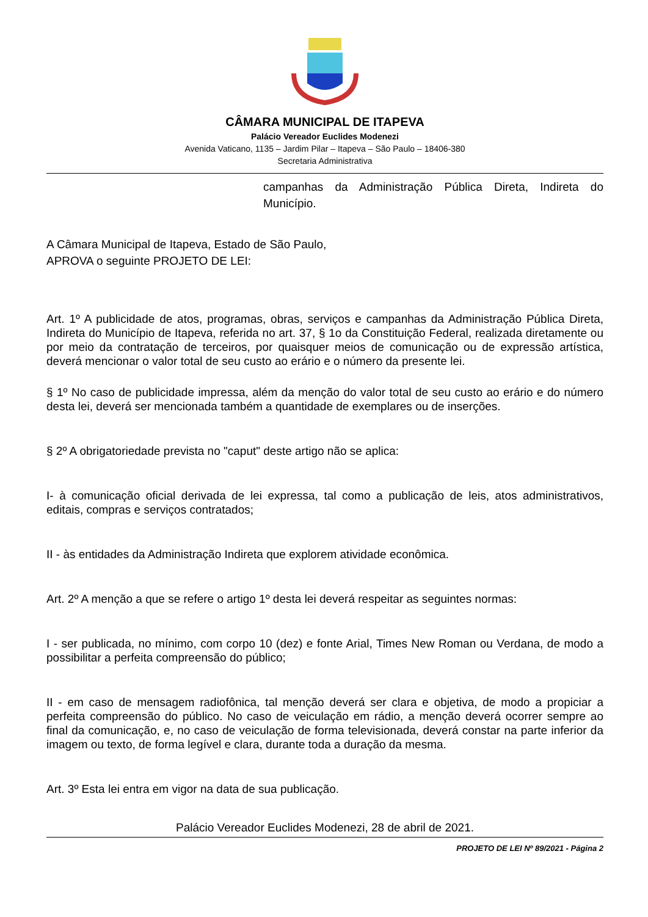CÂMARA MUNICIPAL DE ITAPEVA
Palácio Vereador Euclides Modenezi
Avenida Vaticano, 1135 – Jardim Pilar – Itapeva – São Paulo – 18406-380
Secretaria Administrativa
campanhas da Administração Pública Direta, Indireta do Município.
A Câmara Municipal de Itapeva, Estado de São Paulo, APROVA o seguinte PROJETO DE LEI:
Art. 1º A publicidade de atos, programas, obras, serviços e campanhas da Administração Pública Direta, Indireta do Município de Itapeva, referida no art. 37, § 1o da Constituição Federal, realizada diretamente ou por meio da contratação de terceiros, por quaisquer meios de comunicação ou de expressão artística, deverá mencionar o valor total de seu custo ao erário e o número da presente lei.
§ 1º No caso de publicidade impressa, além da menção do valor total de seu custo ao erário e do número desta lei, deverá ser mencionada também a quantidade de exemplares ou de inserções.
§ 2º A obrigatoriedade prevista no "caput" deste artigo não se aplica:
I- à comunicação oficial derivada de lei expressa, tal como a publicação de leis, atos administrativos, editais, compras e serviços contratados;
II - às entidades da Administração Indireta que explorem atividade econômica.
Art. 2º A menção a que se refere o artigo 1º desta lei deverá respeitar as seguintes normas:
I - ser publicada, no mínimo, com corpo 10 (dez) e fonte Arial, Times New Roman ou Verdana, de modo a possibilitar a perfeita compreensão do público;
II - em caso de mensagem radiofônica, tal menção deverá ser clara e objetiva, de modo a propiciar a perfeita compreensão do público. No caso de veiculação em rádio, a menção deverá ocorrer sempre ao final da comunicação, e, no caso de veiculação de forma televisionada, deverá constar na parte inferior da imagem ou texto, de forma legível e clara, durante toda a duração da mesma.
Art. 3º Esta lei entra em vigor na data de sua publicação.
Palácio Vereador Euclides Modenezi, 28 de abril de 2021.
PROJETO DE LEI Nº 89/2021 - Página 2